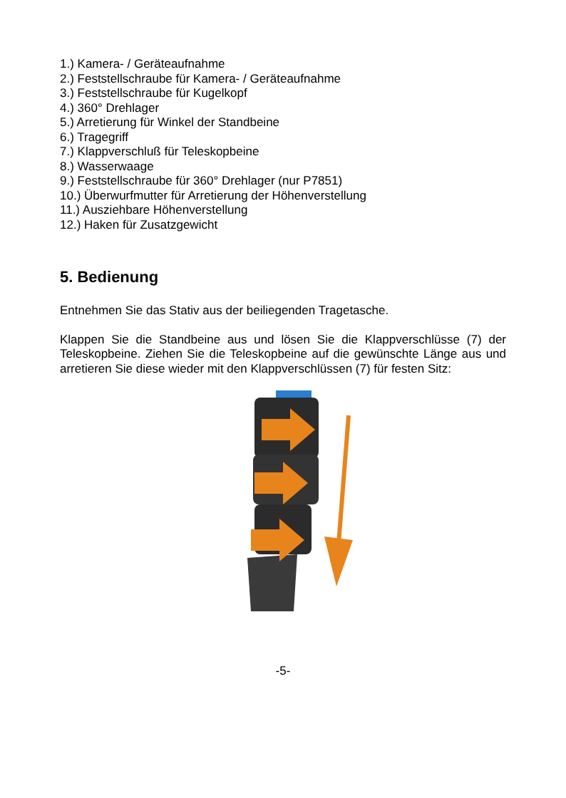1.) Kamera- / Geräteaufnahme
2.) Feststellschraube für Kamera- / Geräteaufnahme
3.) Feststellschraube für Kugelkopf
4.) 360° Drehlager
5.) Arretierung für Winkel der Standbeine
6.) Tragegriff
7.) Klappverschluß für Teleskopbeine
8.) Wasserwaage
9.) Feststellschraube für 360° Drehlager (nur P7851)
10.) Überwurfmutter für Arretierung der Höhenverstellung
11.) Ausziehbare Höhenverstellung
12.) Haken für Zusatzgewicht
5. Bedienung
Entnehmen Sie das Stativ aus der beiliegenden Tragetasche.
Klappen Sie die Standbeine aus und lösen Sie die Klappverschlüsse (7) der Teleskopbeine. Ziehen Sie die Teleskopbeine auf die gewünschte Länge aus und arretieren Sie diese wieder mit den Klappverschlüssen (7) für festen Sitz:
-5-